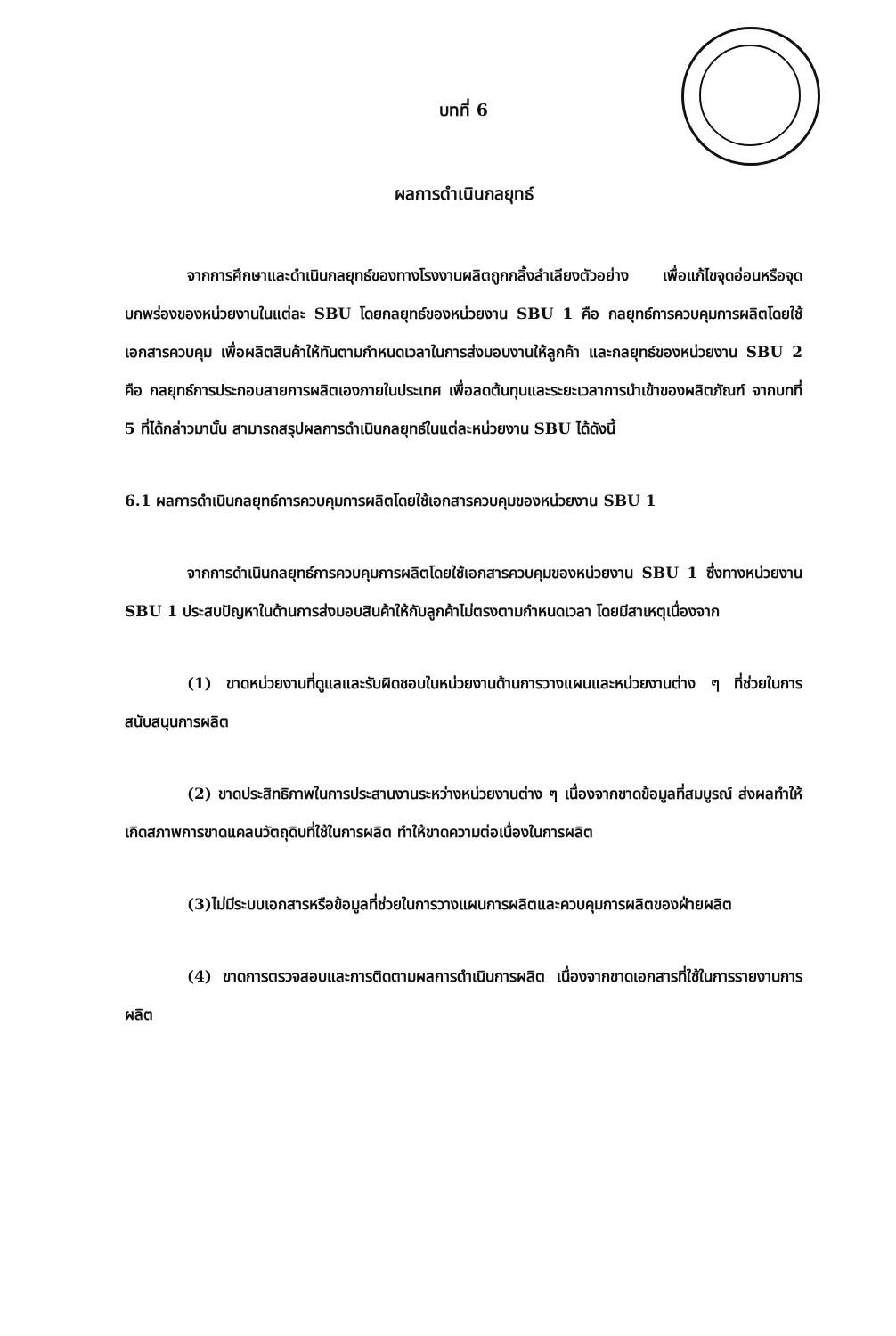บทที่ 6
ผลการดำเนินกลยุทธ์
จากการศึกษาและดำเนินกลยุทธ์ของทางโรงงานผลิตถูกกลิ้งลำเลียงตัวอย่าง เพื่อแก้ไขจุดอ่อนหรือจุดบกพร่องของหน่วยงานในแต่ละ SBU โดยกลยุทธ์ของหน่วยงาน SBU 1 คือ กลยุทธ์การควบคุมการผลิตโดยใช้เอกสารควบคุม เพื่อผลิตสินค้าให้ทันตามกำหนดเวลาในการส่งมอบงานให้ลูกค้า และกลยุทธ์ของหน่วยงาน SBU 2 คือ กลยุทธ์การประกอบสายการผลิตเองภายในประเทศ เพื่อลดต้นทุนและระยะเวลาการนำเข้าของผลิตภัณฑ์ จากบทที่ 5 ที่ได้กล่าวมานั้น สามารถสรุปผลการดำเนินกลยุทธ์ในแต่ละหน่วยงาน SBU ได้ดังนี้
6.1 ผลการดำเนินกลยุทธ์การควบคุมการผลิตโดยใช้เอกสารควบคุมของหน่วยงาน SBU 1
จากการดำเนินกลยุทธ์การควบคุมการผลิตโดยใช้เอกสารควบคุมของหน่วยงาน SBU 1 ซึ่งทางหน่วยงาน SBU 1 ประสบปัญหาในด้านการส่งมอบสินค้าให้กับลูกค้าไม่ตรงตามกำหนดเวลา โดยมีสาเหตุเนื่องจาก
(1) ขาดหน่วยงานที่ดูแลและรับผิดชอบในหน่วยงานด้านการวางแผนและหน่วยงานต่าง ๆ ที่ช่วยในการสนับสนุนการผลิต
(2) ขาดประสิทธิภาพในการประสานงานระหว่างหน่วยงานต่าง ๆ เนื่องจากขาดข้อมูลที่สมบูรณ์ ส่งผลทำให้เกิดสภาพการขาดแคลนวัตถุดิบที่ใช้ในการผลิต ทำให้ขาดความต่อเนื่องในการผลิต
(3)ไม่มีระบบเอกสารหรือข้อมูลที่ช่วยในการวางแผนการผลิตและควบคุมการผลิตของฝ่ายผลิต
(4) ขาดการตรวจสอบและการติดตามผลการดำเนินการผลิต เนื่องจากขาดเอกสารที่ใช้ในการรายงานการผลิต